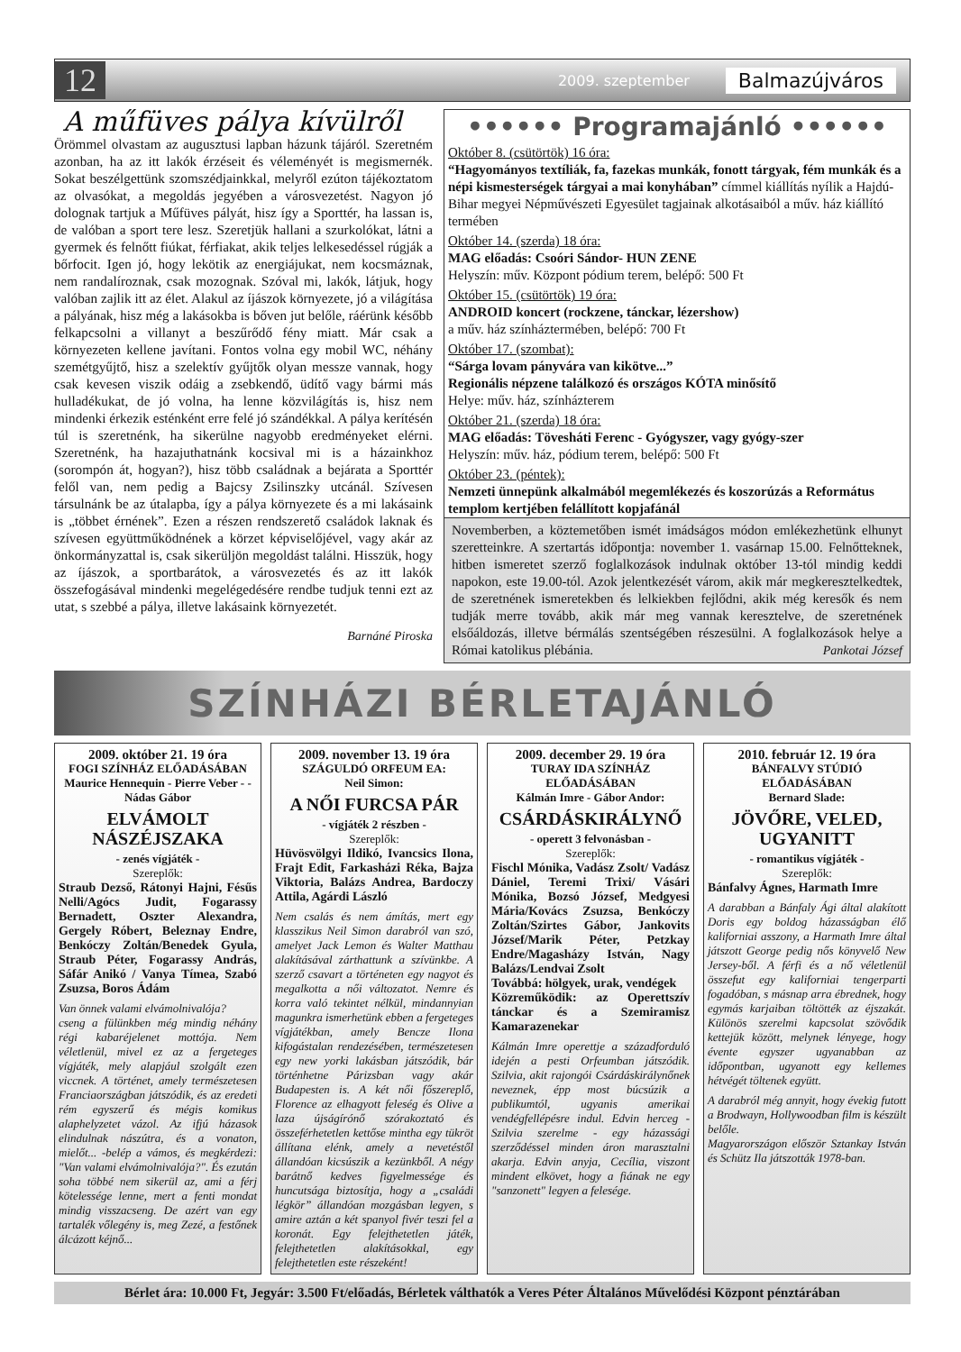12 2009. szeptember Balmazújváros
A műfüves pálya kívülről
Örömmel olvastam az augusztusi lapban házunk tájáról. Szeretném azonban, ha az itt lakók érzéseit és véleményét is megismernék. Sokat beszélgettünk szomszédjainkkal, melyről ezúton tájékoztatom az olvasókat, a megoldás jegyében a városvezetést. Nagyon jó dolognak tartjuk a Műfüves pályát, hisz így a Sporttér, ha lassan is, de valóban a sport tere lesz. Szeretjük hallani a szurkolókat, látni a gyermek és felnőtt fiúkat, férfiakat, akik teljes lelkesedéssel rúgják a bőrfocit. Igen jó, hogy lekötik az energiájukat, nem kocsmáznak, nem randalíroznak, csak mozognak. Szóval mi, lakók, látjuk, hogy valóban zajlik itt az élet. Alakul az íjászok környezete, jó a világítása a pályának, hisz még a lakásokba is bőven jut belőle, ráérünk később felkapcsolni a villanyt a beszűrődő fény miatt. Már csak a környezeten kellene javítani. Fontos volna egy mobil WC, néhány szemétgyűjtő, hisz a szelektív gyűjtők olyan messze vannak, hogy csak kevesen viszik odáig a zsebkendő, üdítő vagy bármi más hulladékukat, de jó volna, ha lenne közvilágítás is, hisz nem mindenki érkezik esténként erre felé jó szándékkal. A pálya kerítésén túl is szeretnénk, ha sikerülne nagyobb eredményeket elérni. Szeretnénk, ha hazajuthatnánk kocsival mi is a házainkhoz (sorompón át, hogyan?), hisz több családnak a bejárata a Sporttér felől van, nem pedig a Bajcsy Zsilinszky utcánál. Szívesen társulnánk be az útalapba, így a pálya környezete és a mi lakásaink is „többet érnének”. Ezen a részen rendszerető családok laknak és szívesen együttműködnének a körzet képviselőjével, vagy akár az önkormányzattal is, csak sikerüljön megoldást találni. Hisszük, hogy az íjászok, a sportbarátok, a városvezetés és az itt lakók összefogásával mindenki megelégedésére rendbe tudjuk tenni ezt az utat, s szebbé a pálya, illetve lakásaink környezetét.
Barnáné Piroska
•••••• Programajánló ••••••
Október 8. (csütörtök) 16 óra:
“Hagyományos textíliák, fa, fazekas munkák, fonott tárgyak, fém munkák és a népi kismesterségek tárgyai a mai konyhában” címmel kiállítás nyílik a Hajdú-Bihar megyei Népművészeti Egyesület tagjainak alkotásaiból a műv. ház kiállító termében
Október 14. (szerda) 18 óra:
MAG előadás: Csoóri Sándor- HUN ZENE
Helyszín: műv. Központ pódium terem, belépő: 500 Ft
Október 15. (csütörtök) 19 óra:
ANDROID koncert (rockzene, tánckar, lézershow)
a műv. ház színháztermében, belépő: 700 Ft
Október 17. (szombat):
“Sárga lovam pányvára van kikötve...”
Regionális népzene találkozó és országos KÓTA minősítő
Helye: műv. ház, színházterem
Október 21. (szerda) 18 óra:
MAG előadás: Tövesháti Ferenc - Gyógyszer, vagy gyógy-szer
Helyszín: műv. ház, pódium terem, belépő: 500 Ft
Október 23. (péntek):
Nemzeti ünnepünk alkalmából megemlékezés és koszorúzás a Református templom kertjében felállított kopjafánál
Novemberben, a köztemetőben ismét imádságos módon emlékezhetünk elhunyt szeretteinkre. A szertartás időpontja: november 1. vasárnap 15.00. Felnőtteknek, hitben ismeretet szerző foglalkozások indulnak október 13-tól mindig keddi napokon, este 19.00-tól. Azok jelentkezését várom, akik már megkeresztelkedtek, de szeretnének ismeretekben és lelkiekben fejlődni, akik még keresők és nem tudják merre tovább, akik már meg vannak keresztelve, de szeretnének elsőáldozás, illetve bérmálás szentségében részesülni. A foglalkozások helye a Római katolikus plébánia. Pankotai József
SZÍNHÁZI BÉRLETAJÁNLÓ
2009. október 21. 19 óra
FOGI SZÍNHÁZ ELŐADÁSÁBAN
Maurice Hennequin - Pierre Veber - - Nádas Gábor
ELVÁMOLT NÁSZÉJSZAKA
- zenés vígjáték -
Szereplők:
Straub Dezső, Rátonyi Hajni, Fésűs Nelli/Agócs Judit, Fogarassy Bernadett, Oszter Alexandra, Gergely Róbert, Beleznay Endre, Benkóczy Zoltán/Benedek Gyula, Straub Péter, Fogarassy András, Sáfár Anikó / Vanya Tímea, Szabó Zsuzsa, Boros Ádám
Van önnek valami elvámolnivalója?
cseng a fülünkben még mindig néhány régi kabaréjelenet mottója. Nem véletlenül, mivel ez az a fergeteges vígjáték, mely alapjául szolgált ezen viccnek. A történet, amely természetesen Franciaországban játszódik, és az eredeti rém egyszerű és mégis komikus alaphelyzetet vázol. Az ifjú házasok elindulnak nászútra, és a vonaton, mielőt... -belép a vámos, és megkérdezi: "Van valami elvámolnivalója?". És ezután soha többé nem sikerül az, ami a férj kötelessége lenne, mert a fenti mondat mindig visszacseng. De azért van egy tartalék vőlegény is, meg Zezé, a festőnek álcázott kéjnő...
2009. november 13. 19 óra
SZÁGULDÓ ORFEUM EA:
Neil Simon:
A NŐI FURCSA PÁR
- vígjáték 2 részben -
Szereplők:
Hüvösvölgyi Ildikó, Ivancsics Ilona, Frajt Edit, Farkasházi Réka, Bajza Viktoria, Balázs Andrea, Bardoczy Attila, Agárdi László
Nem csalás és nem ámítás, mert egy klasszikus Neil Simon darabról van szó, amelyet Jack Lemon és Walter Matthau alakításával zárthattunk a szívünkbe. A szerző csavart a történeten egy nagyot és megalkotta a női változatot. Nemre és korra való tekintet nélkül, mindannyian magunkra ismerhetünk ebben a fergeteges vígjátékban, amely Bencze Ilona kifogástalan rendezésében, természetesen egy new yorki lakásban játszódik, bár történhetne Párizsban vagy akár Budapesten is. A két női főszereplő, Florence az elhagyott feleség és Olive a laza újságírónő szórakoztató és összeférhetetlen kettőse mintha egy tükröt állítana elénk, amely a nevetéstől állandóan kicsúszik a kezünkből. A négy barátnő kedves figyelmessége és huncutsága biztosítja, hogy a „családi légkör” állandóan mozgásban legyen, s amire aztán a két spanyol fivér teszi fel a koronát. Egy felejthetetlen játék, felejthetetlen alakításokkal, egy felejthetetlen este részeként!
2009. december 29. 19 óra
TURAY IDA SZÍNHÁZ ELŐADÁSÁBAN
Kálmán Imre - Gábor Andor:
CSÁRDÁSKIRÁLYNŐ
- operett 3 felvonásban -
Szereplők:
Fischl Mónika, Vadász Zsolt/ Vadász Dániel, Teremi Trixi/ Vásári Mónika, Bozsó József, Medgyesi Mária/Kovács Zsuzsa, Benkóczy Zoltán/Szirtes Gábor, Jankovits József/Marik Péter, Petzkay Endre/Magasházy István, Nagy Balázs/Lendvai Zsolt
Továbbá: hölgyek, urak, vendégek
Közreműködik: az Operettszív tánckar és a Szemiramisz Kamarazenekar
Kálmán Imre operettje a századforduló idején a pesti Orfeumban játszódik. Szilvia, akit rajongói Csárdáskirálynőnek neveznek, épp most búcsúzik a publikumtól, ugyanis amerikai vendégfellépésre indul. Edvin herceg - Szilvia szerelme - egy házassági szerződéssel minden áron marasztalni akarja. Edvin anyja, Cecília, viszont mindent elkövet, hogy a fiának ne egy "sanzonett" legyen a felesége.
2010. február 12. 19 óra
BÁNFALVY STÚDIÓ ELŐADÁSÁBAN
Bernard Slade:
JÖVŐRE, VELED, UGYANITT
- romantikus vígjáték -
Szereplők:
Bánfalvy Ágnes, Harmath Imre
A darabban a Bánfaly Ági által alakított Doris egy boldog házasságban élő kaliforniai asszony, a Harmath Imre által játszott George pedig nős könyvelő New Jersey-ből. A férfi és a nő véletlenül összefut egy kaliforniai tengerparti fogadóban, s másnap arra ébrednek, hogy egymás karjaiban töltötték az éjszakát. Különös szerelmi kapcsolat szövődik kettejük között, melynek lényege, hogy évente egyszer ugyanabban az időpontban, ugyanott egy kellemes hétvégét töltenek együtt.
A darabról még annyit, hogy évekig futott a Brodwayn, Hollywoodban film is készült belőle.
Magyarországon először Sztankay István és Schütz Ila játszották 1978-ban.
Bérlet ára: 10.000 Ft, Jegyár: 3.500 Ft/előadás, Bérletek válthatók a Veres Péter Általános Művelődési Központ pénztárában